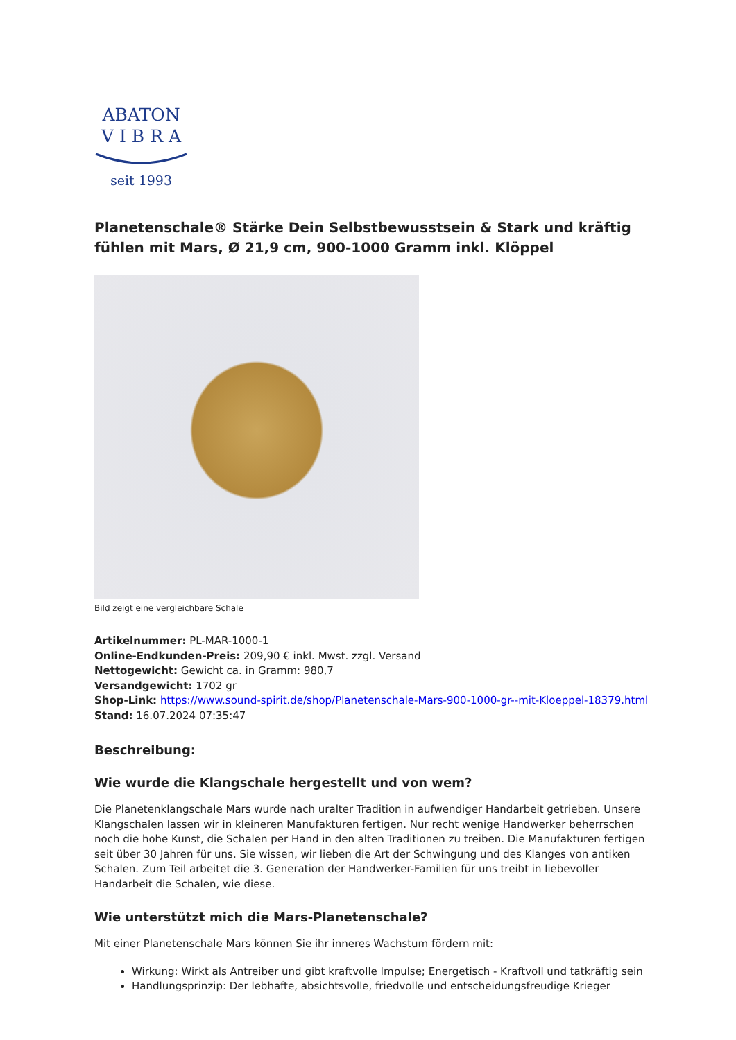ABATON
V I B R A
seit 1993
Planetenschale® Stärke Dein Selbstbewusstsein & Stark und kräftig fühlen mit Mars, Ø 21,9 cm, 900-1000 Gramm inkl. Klöppel
Bild zeigt eine vergleichbare Schale
Artikelnummer: PL-MAR-1000-1
Online-Endkunden-Preis: 209,90 € inkl. Mwst. zzgl. Versand
Nettogewicht: Gewicht ca. in Gramm: 980,7
Versandgewicht: 1702 gr
Shop-Link: https://www.sound-spirit.de/shop/Planetenschale-Mars-900-1000-gr--mit-Kloeppel-18379.html
Stand: 16.07.2024 07:35:47
Beschreibung:
Wie wurde die Klangschale hergestellt und von wem?
Die Planetenklangschale Mars wurde nach uralter Tradition in aufwendiger Handarbeit getrieben. Unsere Klangschalen lassen wir in kleineren Manufakturen fertigen. Nur recht wenige Handwerker beherrschen noch die hohe Kunst, die Schalen per Hand in den alten Traditionen zu treiben. Die Manufakturen fertigen seit über 30 Jahren für uns. Sie wissen, wir lieben die Art der Schwingung und des Klanges von antiken Schalen. Zum Teil arbeitet die 3. Generation der Handwerker-Familien für uns treibt in liebevoller Handarbeit die Schalen, wie diese.
Wie unterstützt mich die Mars-Planetenschale?
Mit einer Planetenschale Mars können Sie ihr inneres Wachstum fördern mit:
Wirkung: Wirkt als Antreiber und gibt kraftvolle Impulse; Energetisch - Kraftvoll und tatkräftig sein
Handlungsprinzip: Der lebhafte, absichtsvolle, friedvolle und entscheidungsfreudige Krieger